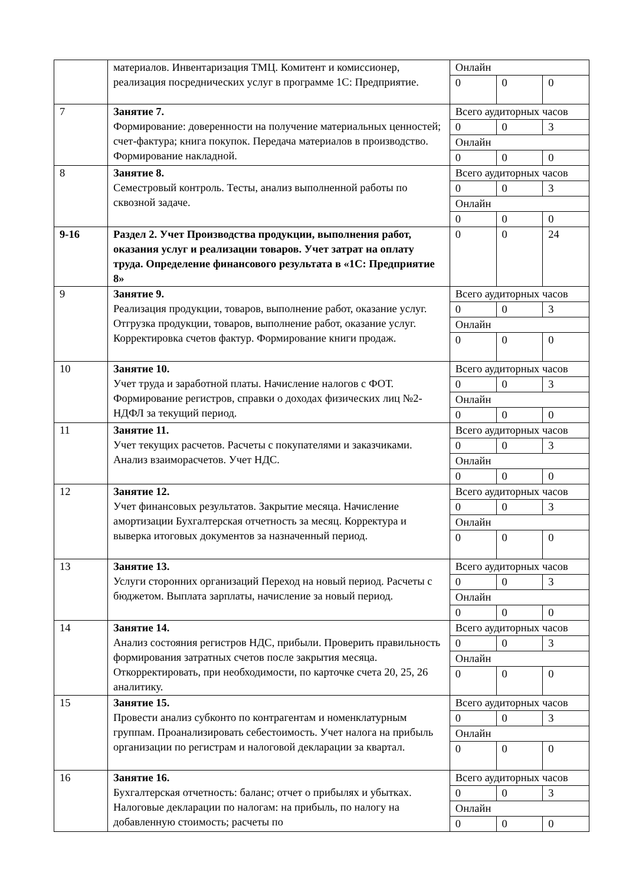| | материалов. Инвентаризация ТМЦ. Комитент и комиссионер, реализация посреднических услуг в программе 1С: Предприятие. | Онлайн | | |
| | | 0 | 0 | 0 |
| 7 | Занятие 7. Формирование: доверенности на получение материальных ценностей; счет-фактура; книга покупок. Передача материалов в производство. Формирование накладной. | Всего аудиторных часов | | |
| | | 0 | 0 | 3 |
| | | Онлайн | | |
| | | 0 | 0 | 0 |
| 8 | Занятие 8. Семестровый контроль. Тесты, анализ выполненной работы по сквозной задаче. | Всего аудиторных часов | | |
| | | 0 | 0 | 3 |
| | | Онлайн | | |
| | | 0 | 0 | 0 |
| 9-16 | Раздел 2. Учет Производства продукции, выполнения работ, оказания услуг и реализации товаров. Учет затрат на оплату труда. Определение финансового результата в «1С: Предприятие 8» | 0 | 0 | 24 |
| 9 | Занятие 9. Реализация продукции, товаров, выполнение работ, оказание услуг. Отгрузка продукции, товаров, выполнение работ, оказание услуг. Корректировка счетов фактур. Формирование книги продаж. | Всего аудиторных часов | | |
| | | 0 | 0 | 3 |
| | | Онлайн | | |
| | | 0 | 0 | 0 |
| 10 | Занятие 10. Учет труда и заработной платы. Начисление налогов с ФОТ. Формирование регистров, справки о доходах физических лиц №2-НДФЛ за текущий период. | Всего аудиторных часов | | |
| | | 0 | 0 | 3 |
| | | Онлайн | | |
| | | 0 | 0 | 0 |
| 11 | Занятие 11. Учет текущих расчетов. Расчеты с покупателями и заказчиками. Анализ взаиморасчетов. Учет НДС. | Всего аудиторных часов | | |
| | | 0 | 0 | 3 |
| | | Онлайн | | |
| | | 0 | 0 | 0 |
| 12 | Занятие 12. Учет финансовых результатов. Закрытие месяца. Начисление амортизации Бухгалтерская отчетность за месяц. Корректура и выверка итоговых документов за назначенный период. | Всего аудиторных часов | | |
| | | 0 | 0 | 3 |
| | | Онлайн | | |
| | | 0 | 0 | 0 |
| 13 | Занятие 13. Услуги сторонних организаций Переход на новый период. Расчеты с бюджетом. Выплата зарплаты, начисление за новый период. | Всего аудиторных часов | | |
| | | 0 | 0 | 3 |
| | | Онлайн | | |
| | | 0 | 0 | 0 |
| 14 | Занятие 14. Анализ состояния регистров НДС, прибыли. Проверить правильность формирования затратных счетов после закрытия месяца. Откорректировать, при необходимости, по карточке счета 20, 25, 26 аналитику. | Всего аудиторных часов | | |
| | | 0 | 0 | 3 |
| | | Онлайн | | |
| | | 0 | 0 | 0 |
| 15 | Занятие 15. Провести анализ субконто по контрагентам и номенклатурным группам. Проанализировать себестоимость. Учет налога на прибыль организации по регистрам и налоговой декларации за квартал. | Всего аудиторных часов | | |
| | | 0 | 0 | 3 |
| | | Онлайн | | |
| | | 0 | 0 | 0 |
| 16 | Занятие 16. Бухгалтерская отчетность: баланс; отчет о прибылях и убытках. Налоговые декларации по налогам: на прибыль, по налогу на добавленную стоимость; расчеты по | Всего аудиторных часов | | |
| | | 0 | 0 | 3 |
| | | Онлайн | | |
| | | 0 | 0 | 0 |